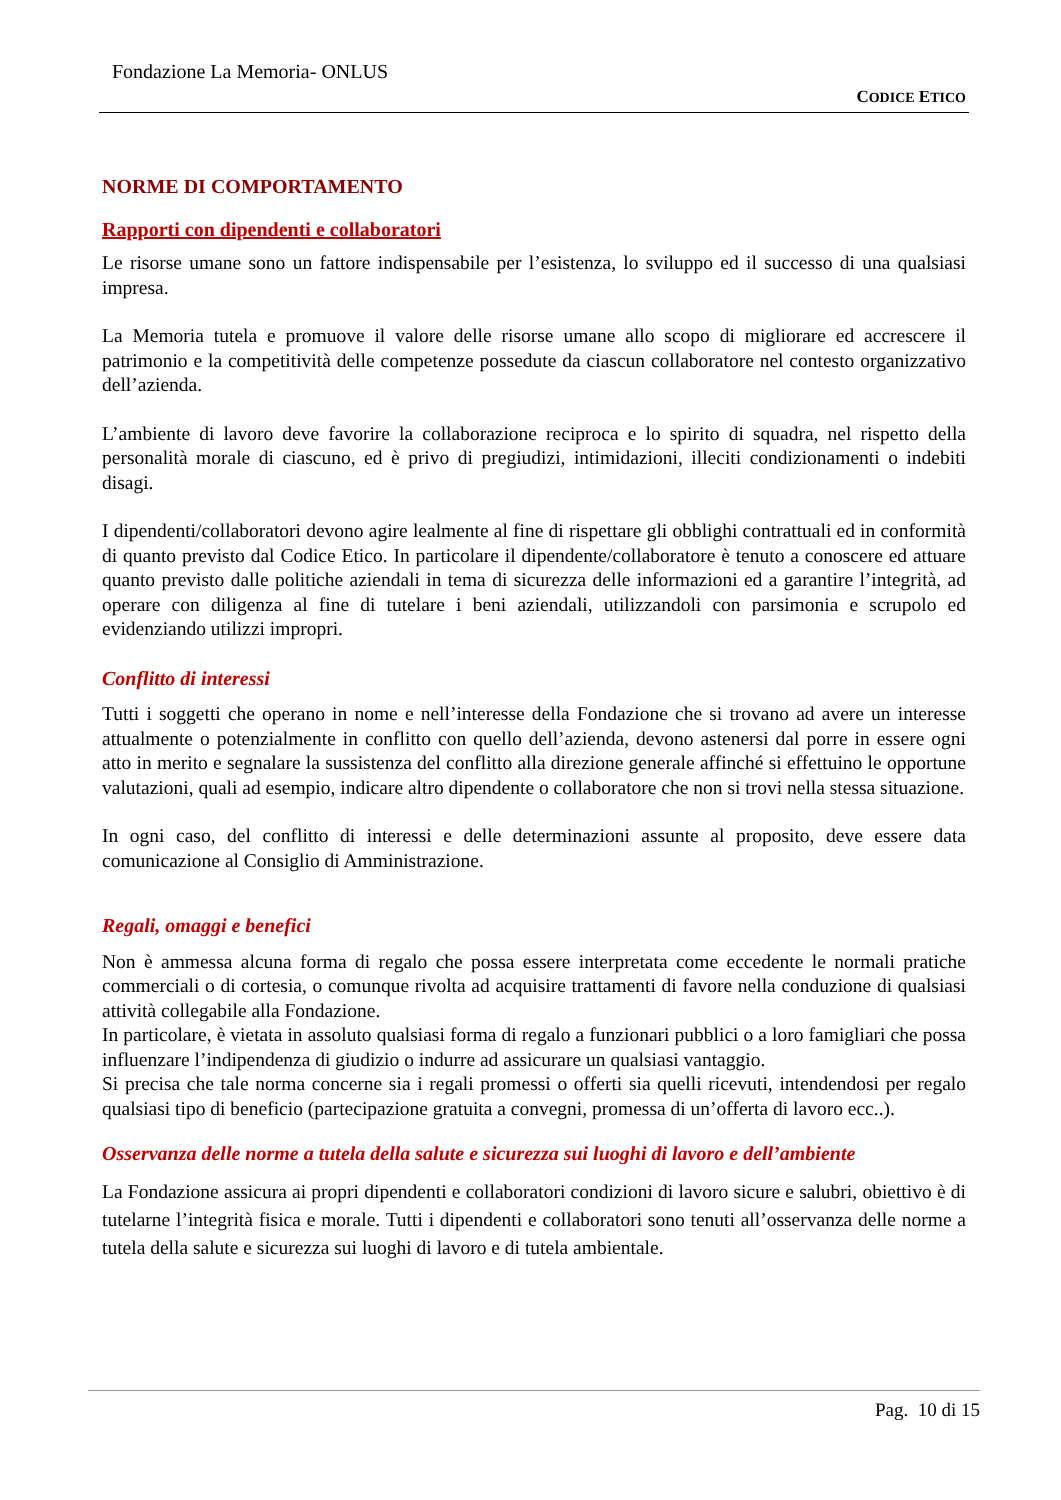Fondazione La Memoria- ONLUS
CODICE ETICO
NORME DI COMPORTAMENTO
Rapporti con dipendenti e collaboratori
Le risorse umane sono un fattore indispensabile per l’esistenza, lo sviluppo ed il successo di una qualsiasi impresa.
La Memoria tutela e promuove il valore delle risorse umane allo scopo di migliorare ed accrescere il patrimonio e la competitività delle competenze possedute da ciascun collaboratore nel contesto organizzativo dell’azienda.
L’ambiente di lavoro deve favorire la collaborazione reciproca e lo spirito di squadra, nel rispetto della personalità morale di ciascuno, ed è privo di pregiudizi, intimidazioni, illeciti condizionamenti o indebiti disagi.
I dipendenti/collaboratori devono agire lealmente al fine di rispettare gli obblighi contrattuali ed in conformità di quanto previsto dal Codice Etico. In particolare il dipendente/collaboratore è tenuto a conoscere ed attuare quanto previsto dalle politiche aziendali in tema di sicurezza delle informazioni ed a garantire l’integrità, ad operare con diligenza al fine di tutelare i beni aziendali, utilizzandoli con parsimonia e scrupolo ed evidenziando utilizzi impropri.
Conflitto di interessi
Tutti i soggetti che operano in nome e nell’interesse della Fondazione che si trovano ad avere un interesse attualmente o potenzialmente in conflitto con quello dell’azienda, devono astenersi dal porre in essere ogni atto in merito e segnalare la sussistenza del conflitto alla direzione generale affinché si effettuino le opportune valutazioni, quali ad esempio, indicare altro dipendente o collaboratore che non si trovi nella stessa situazione.
In ogni caso, del conflitto di interessi e delle determinazioni assunte al proposito, deve essere data comunicazione al Consiglio di Amministrazione.
Regali, omaggi e benefici
Non è ammessa alcuna forma di regalo che possa essere interpretata come eccedente le normali pratiche commerciali o di cortesia, o comunque rivolta ad acquisire trattamenti di favore nella conduzione di qualsiasi attività collegabile alla Fondazione.
In particolare, è vietata in assoluto qualsiasi forma di regalo a funzionari pubblici o a loro famigliari che possa influenzare l’indipendenza di giudizio o indurre ad assicurare un qualsiasi vantaggio.
Si precisa che tale norma concerne sia i regali promessi o offerti sia quelli ricevuti, intendendosi per regalo qualsiasi tipo di beneficio (partecipazione gratuita a convegni, promessa di un’offerta di lavoro ecc..).
Osservanza delle norme a tutela della salute e sicurezza sui luoghi di lavoro e dell’ambiente
La Fondazione assicura ai propri dipendenti e collaboratori condizioni di lavoro sicure e salubri, obiettivo è di tutelarne l’integrità fisica e morale. Tutti i dipendenti e collaboratori sono tenuti all’osservanza delle norme a tutela della salute e sicurezza sui luoghi di lavoro e di tutela ambientale.
Pag. 10 di 15